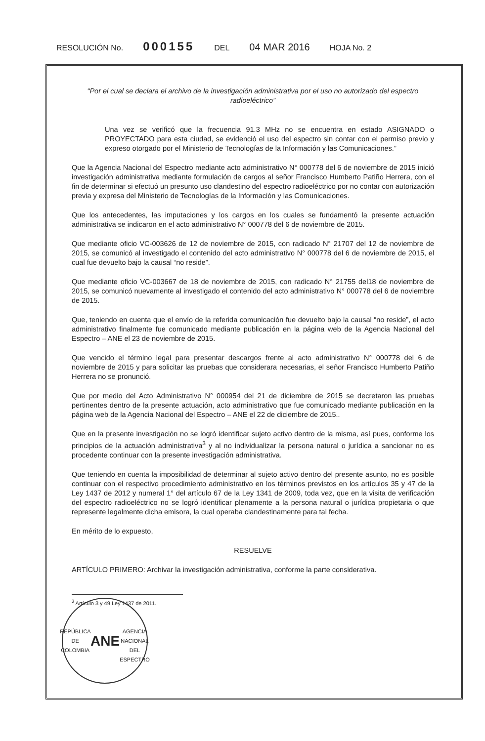RESOLUCIÓN No. 000155 DEL 04 MAR 2016 HOJA No. 2
“Por el cual se declara el archivo de la investigación administrativa por el uso no autorizado del espectro radioeléctrico”
Una vez se verificó que la frecuencia 91.3 MHz no se encuentra en estado ASIGNADO o PROYECTADO para esta ciudad, se evidenció el uso del espectro sin contar con el permiso previo y expreso otorgado por el Ministerio de Tecnologías de la Información y las Comunicaciones.”
Que la Agencia Nacional del Espectro mediante acto administrativo N° 000778 del 6 de noviembre de 2015 inició investigación administrativa mediante formulación de cargos al señor Francisco Humberto Patiño Herrera, con el fin de determinar si efectuó un presunto uso clandestino del espectro radioeléctrico por no contar con autorización previa y expresa del Ministerio de Tecnologías de la Información y las Comunicaciones.
Que los antecedentes, las imputaciones y los cargos en los cuales se fundamentó la presente actuación administrativa se indicaron en el acto administrativo N° 000778 del 6 de noviembre de 2015.
Que mediante oficio VC-003626 de 12 de noviembre de 2015, con radicado N° 21707 del 12 de noviembre de 2015, se comunicó al investigado el contenido del acto administrativo N° 000778 del 6 de noviembre de 2015, el cual fue devuelto bajo la causal “no reside”.
Que mediante oficio VC-003667 de 18 de noviembre de 2015, con radicado N° 21755 del18 de noviembre de 2015, se comunicó nuevamente al investigado el contenido del acto administrativo N° 000778 del 6 de noviembre de 2015.
Que, teniendo en cuenta que el envío de la referida comunicación fue devuelto bajo la causal “no reside”, el acto administrativo finalmente fue comunicado mediante publicación en la página web de la Agencia Nacional del Espectro – ANE el 23 de noviembre de 2015.
Que vencido el término legal para presentar descargos frente al acto administrativo N° 000778 del 6 de noviembre de 2015 y para solicitar las pruebas que considerara necesarias, el señor Francisco Humberto Patiño Herrera no se pronunció.
Que por medio del Acto Administrativo N° 000954 del 21 de diciembre de 2015 se decretaron las pruebas pertinentes dentro de la presente actuación, acto administrativo que fue comunicado mediante publicación en la página web de la Agencia Nacional del Espectro – ANE el 22 de diciembre de 2015..
Que en la presente investigación no se logró identificar sujeto activo dentro de la misma, así pues, conforme los principios de la actuación administrativa<sup>3</sup> y al no individualizar la persona natural o jurídica a sancionar no es procedente continuar con la presente investigación administrativa.
Que teniendo en cuenta la imposibilidad de determinar al sujeto activo dentro del presente asunto, no es posible continuar con el respectivo procedimiento administrativo en los términos previstos en los artículos 35 y 47 de la Ley 1437 de 2012 y numeral 1° del artículo 67 de la Ley 1341 de 2009, toda vez, que en la visita de verificación del espectro radioeléctrico no se logró identificar plenamente a la persona natural o jurídica propietaria o que represente legalmente dicha emisora, la cual operaba clandestinamente para tal fecha.
En mérito de lo expuesto,
RESUELVE
ARTÍCULO PRIMERO: Archivar la investigación administrativa, conforme la parte considerativa.
<sup>3</sup> Artículo 3 y 49 Ley 1437 de 2011.
REPÚBLICA DE COLOMBIA
ANE
AGENCIA NACIONAL DEL ESPECTRO